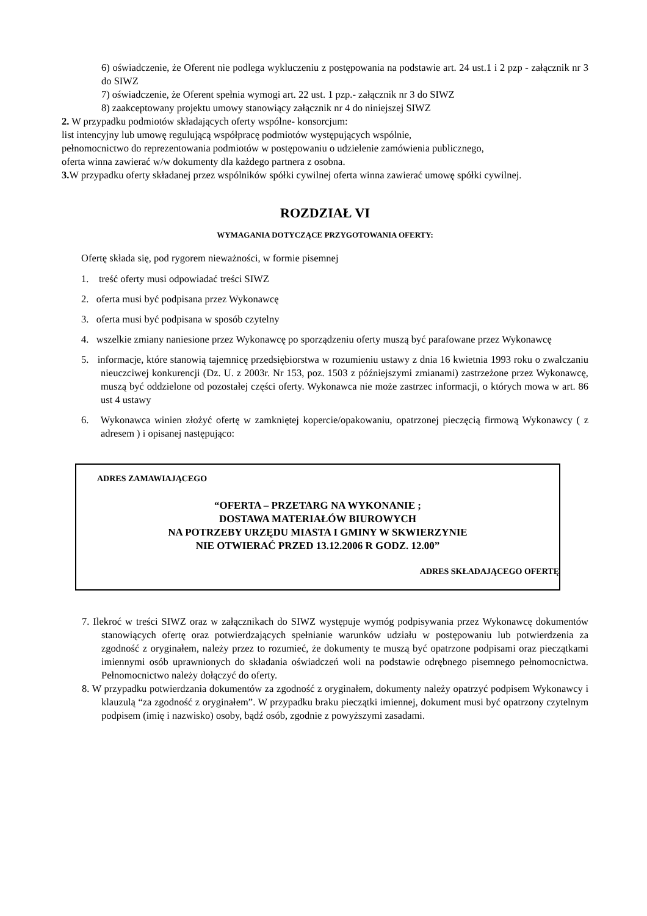6) oświadczenie, że Oferent nie podlega wykluczeniu z postępowania na podstawie art. 24 ust.1 i 2 pzp - załącznik nr 3 do SIWZ
7) oświadczenie, że Oferent spełnia wymogi art. 22 ust. 1 pzp.- załącznik nr 3 do SIWZ
8) zaakceptowany projektu umowy stanowiący załącznik nr 4 do niniejszej SIWZ
2. W przypadku podmiotów składających oferty wspólne- konsorcjum:
list intencyjny lub umowę regulującą współpracę podmiotów występujących wspólnie,
pełnomocnictwo do reprezentowania podmiotów w postępowaniu o udzielenie zamówienia publicznego,
oferta winna zawierać w/w dokumenty dla każdego partnera z osobna.
3. W przypadku oferty składanej przez wspólników spółki cywilnej oferta winna zawierać umowę spółki cywilnej.
ROZDZIAŁ VI
WYMAGANIA DOTYCZĄCE PRZYGOTOWANIA OFERTY:
Ofertę składa się, pod rygorem nieważności, w formie pisemnej
1. treść oferty musi odpowiadać treści SIWZ
2. oferta musi być podpisana przez Wykonawcę
3. oferta musi być podpisana w sposób czytelny
4. wszelkie zmiany naniesione przez Wykonawcę po sporządzeniu oferty muszą być parafowane przez Wykonawcę
5. informacje, które stanowią tajemnicę przedsiębiorstwa w rozumieniu ustawy z dnia 16 kwietnia 1993 roku o zwalczaniu nieuczciwej konkurencji (Dz. U. z 2003r. Nr 153, poz. 1503 z późniejszymi zmianami) zastrzeżone przez Wykonawcę, muszą być oddzielone od pozostałej części oferty. Wykonawca nie może zastrzec informacji, o których mowa w art. 86 ust 4 ustawy
6. Wykonawca winien złożyć ofertę w zamkniętej kopercie/opakowaniu, opatrzonej pieczęcią firmową Wykonawcy ( z adresem ) i opisanej następująco:
ADRES ZAMAWIAJĄCEGO
“OFERTA – PRZETARG NA WYKONANIE ;
DOSTAWA MATERIAŁÓW BIUROWYCH
NA POTRZEBY URZĘDU MIASTA I GMINY W SKWIERZYNIE
NIE OTWIERAĆ PRZED 13.12.2006 R GODZ. 12.00”
ADRES SKŁADAJĄCEGO OFERTĘ
7. Ilekroć w treści SIWZ oraz w załącznikach do SIWZ występuje wymóg podpisywania przez Wykonawcę dokumentów stanowiących ofertę oraz potwierdzających spełnianie warunków udziału w postępowaniu lub potwierdzenia za zgodność z oryginałem, należy przez to rozumieć, że dokumenty te muszą być opatrzone podpisami oraz pieczątkami imiennymi osób uprawnionych do składania oświadczeń woli na podstawie odrębnego pisemnego pełnomocnictwa. Pełnomocnictwo należy dołączyć do oferty.
8. W przypadku potwierdzania dokumentów za zgodność z oryginałem, dokumenty należy opatrzyć podpisem Wykonawcy i klauzulą “za zgodność z oryginałem”. W przypadku braku pieczątki imiennej, dokument musi być opatrzony czytelnym podpisem (imię i nazwisko) osoby, bądź osób, zgodnie z powyższymi zasadami.